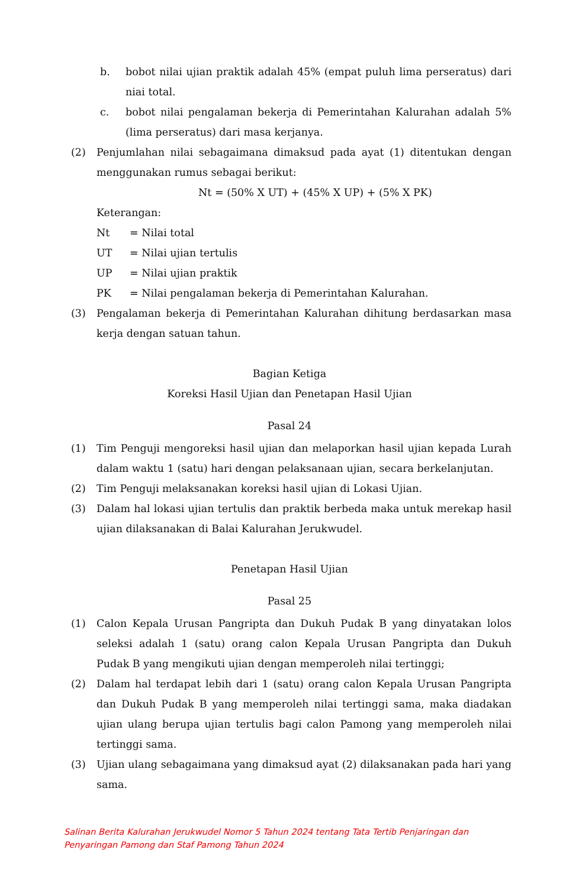b. bobot nilai ujian praktik adalah 45% (empat puluh lima perseratus) dari niai total.
c. bobot nilai pengalaman bekerja di Pemerintahan Kalurahan adalah 5% (lima perseratus) dari masa kerjanya.
(2) Penjumlahan nilai sebagaimana dimaksud pada ayat (1) ditentukan dengan menggunakan rumus sebagai berikut:
Nt = (50% X UT) + (45% X UP) + (5% X PK)
Keterangan:
Nt = Nilai total
UT = Nilai ujian tertulis
UP = Nilai ujian praktik
PK = Nilai pengalaman bekerja di Pemerintahan Kalurahan.
(3) Pengalaman bekerja di Pemerintahan Kalurahan dihitung berdasarkan masa kerja dengan satuan tahun.
Bagian Ketiga
Koreksi Hasil Ujian dan Penetapan Hasil Ujian
Pasal 24
(1) Tim Penguji mengoreksi hasil ujian dan melaporkan hasil ujian kepada Lurah dalam waktu 1 (satu) hari dengan pelaksanaan ujian, secara berkelanjutan.
(2) Tim Penguji melaksanakan koreksi hasil ujian di Lokasi Ujian.
(3) Dalam hal lokasi ujian tertulis dan praktik berbeda maka untuk merekap hasil ujian dilaksanakan di Balai Kalurahan Jerukwudel.
Penetapan Hasil Ujian
Pasal 25
(1) Calon Kepala Urusan Pangripta dan Dukuh Pudak B yang dinyatakan lolos seleksi adalah 1 (satu) orang calon Kepala Urusan Pangripta dan Dukuh Pudak B yang mengikuti ujian dengan memperoleh nilai tertinggi;
(2) Dalam hal terdapat lebih dari 1 (satu) orang calon Kepala Urusan Pangripta dan Dukuh Pudak B yang memperoleh nilai tertinggi sama, maka diadakan ujian ulang berupa ujian tertulis bagi calon Pamong yang memperoleh nilai tertinggi sama.
(3) Ujian ulang sebagaimana yang dimaksud ayat (2) dilaksanakan pada hari yang sama.
Salinan Berita Kalurahan Jerukwudel Nomor 5 Tahun 2024 tentang Tata Tertib Penjaringan dan
Penyaringan Pamong dan Staf Pamong Tahun 2024